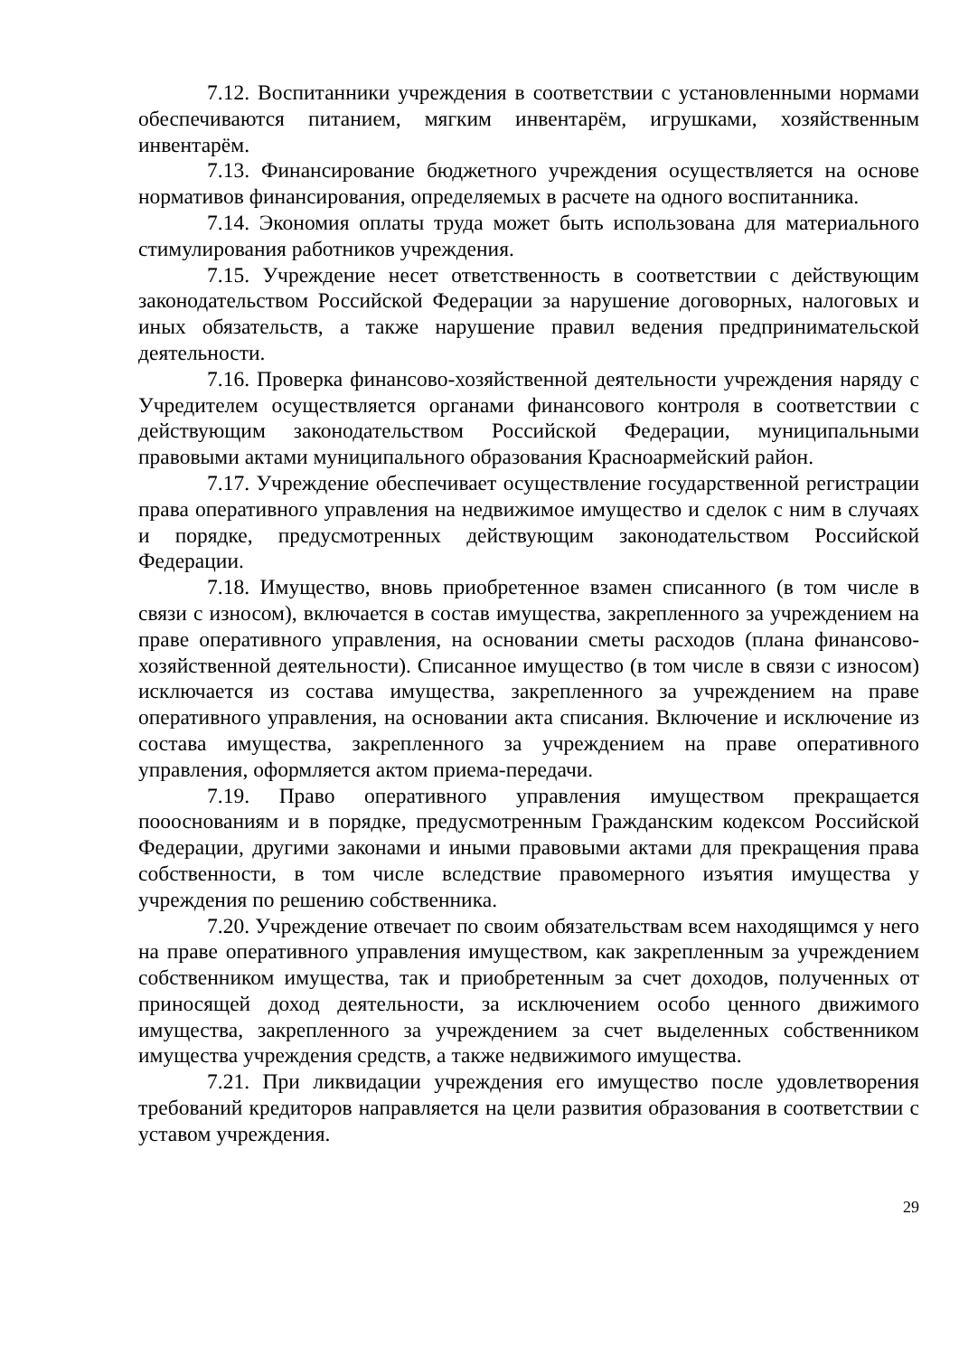7.12. Воспитанники учреждения в соответствии с установленными нормами обеспечиваются питанием, мягким инвентарём, игрушками, хозяйственным инвентарём.
7.13. Финансирование бюджетного учреждения осуществляется на основе нормативов финансирования, определяемых в расчете на одного воспитанника.
7.14. Экономия оплаты труда может быть использована для материального стимулирования работников учреждения.
7.15. Учреждение несет ответственность в соответствии с действующим законодательством Российской Федерации за нарушение договорных, налоговых и иных обязательств, а также нарушение правил ведения предпринимательской деятельности.
7.16. Проверка финансово-хозяйственной деятельности учреждения наряду с Учредителем осуществляется органами финансового контроля в соответствии с действующим законодательством Российской Федерации, муниципальными правовыми актами муниципального образования Красноармейский район.
7.17. Учреждение обеспечивает осуществление государственной регистрации права оперативного управления на недвижимое имущество и сделок с ним в случаях и порядке, предусмотренных действующим законодательством Российской Федерации.
7.18. Имущество, вновь приобретенное взамен списанного (в том числе в связи с износом), включается в состав имущества, закрепленного за учреждением на праве оперативного управления, на основании сметы расходов (плана финансово-хозяйственной деятельности). Списанное имущество (в том числе в связи с износом) исключается из состава имущества, закрепленного за учреждением на праве оперативного управления, на основании акта списания. Включение и исключение из состава имущества, закрепленного за учреждением на праве оперативного управления, оформляется актом приема-передачи.
7.19. Право оперативного управления имуществом прекращается поооснованиям и в порядке, предусмотренным Гражданским кодексом Российской Федерации, другими законами и иными правовыми актами для прекращения права собственности, в том числе вследствие правомерного изъятия имущества у учреждения по решению собственника.
7.20. Учреждение отвечает по своим обязательствам всем находящимся у него на праве оперативного управления имуществом, как закрепленным за учреждением собственником имущества, так и приобретенным за счет доходов, полученных от приносящей доход деятельности, за исключением особо ценного движимого имущества, закрепленного за учреждением за счет выделенных собственником имущества учреждения средств, а также недвижимого имущества.
7.21. При ликвидации учреждения его имущество после удовлетворения требований кредиторов направляется на цели развития образования в соответствии с уставом учреждения.
29